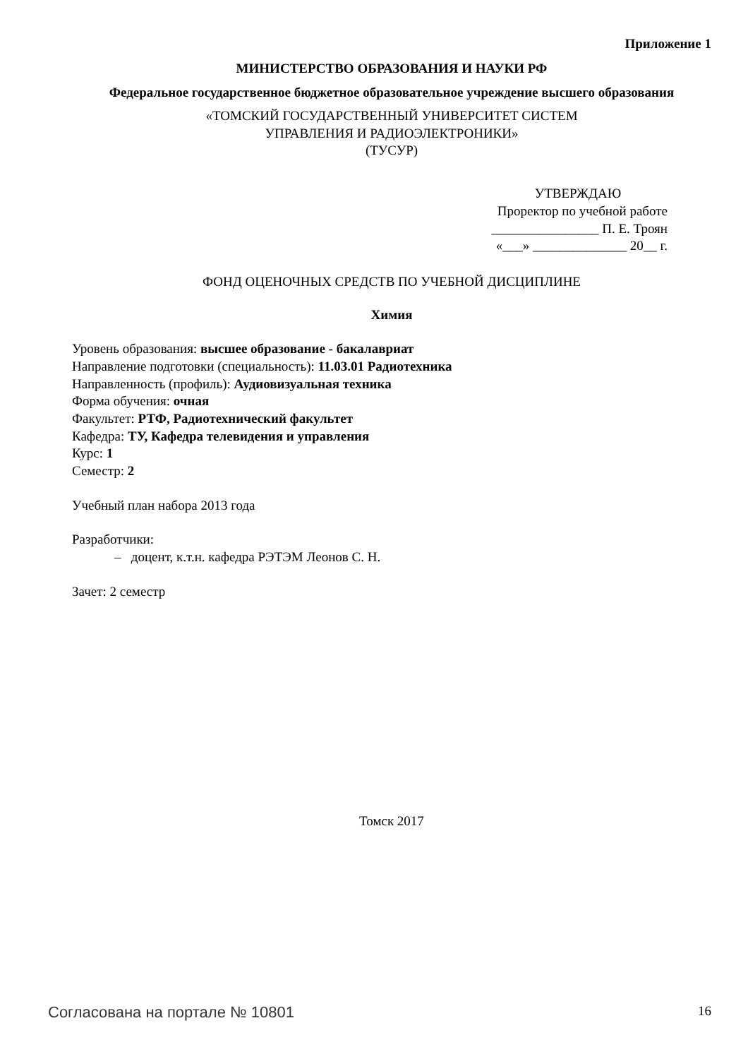Приложение 1
МИНИСТЕРСТВО ОБРАЗОВАНИЯ И НАУКИ РФ
Федеральное государственное бюджетное образовательное учреждение высшего образования
«ТОМСКИЙ ГОСУДАРСТВЕННЫЙ УНИВЕРСИТЕТ СИСТЕМ
УПРАВЛЕНИЯ И РАДИОЭЛЕКТРОНИКИ»
(ТУСУР)
УТВЕРЖДАЮ
Проректор по учебной работе
________________ П. Е. Троян
«___» ______________ 20__ г.
ФОНД ОЦЕНОЧНЫХ СРЕДСТВ ПО УЧЕБНОЙ ДИСЦИПЛИНЕ
Химия
Уровень образования: высшее образование - бакалавриат
Направление подготовки (специальность): 11.03.01 Радиотехника
Направленность (профиль): Аудиовизуальная техника
Форма обучения: очная
Факультет: РТФ, Радиотехнический факультет
Кафедра: ТУ, Кафедра телевидения и управления
Курс: 1
Семестр: 2
Учебный план набора 2013 года
Разработчики:
– доцент, к.т.н. кафедра РЭТЭМ Леонов С. Н.
Зачет: 2 семестр
Томск 2017
Согласована на портале № 10801 16